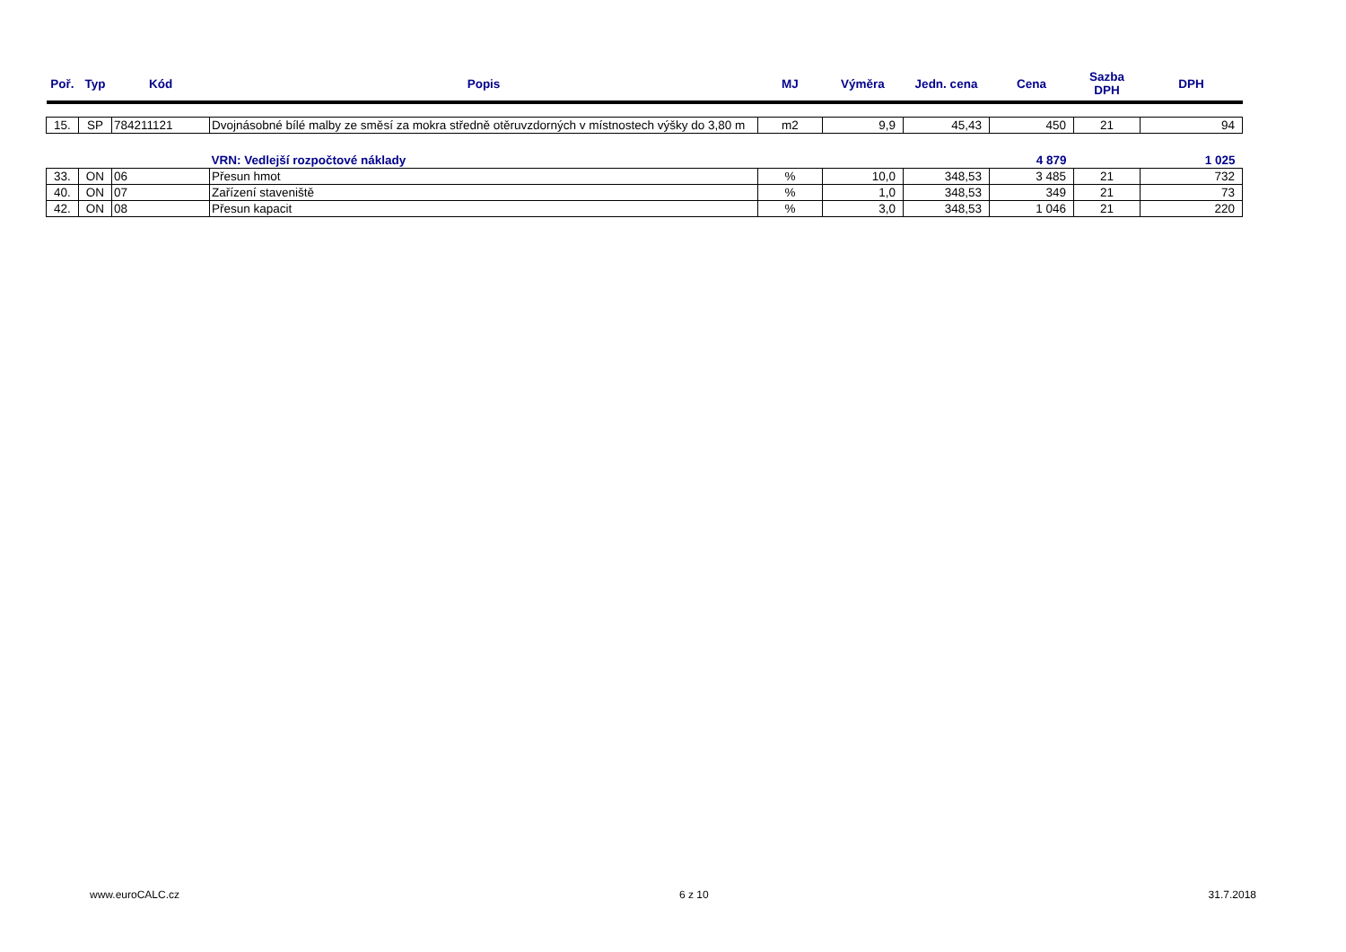| Poř. | Typ | Kód | Popis | MJ | Výměra | Jedn. cena | Cena | Sazba DPH | DPH |
| --- | --- | --- | --- | --- | --- | --- | --- | --- | --- |
| 15. | SP | 784211121 | Dvojnásobné bílé malby ze směsí za mokra středně otěruvzdorných v místnostech výšky do 3,80 m | m2 | 9,9 | 45,43 | 450 | 21 | 94 |
| | | | VRN: Vedlejší rozpočtové náklady | | | | 4 879 | | 1 025 |
| 33. | ON | 06 | Přesun hmot | % | 10,0 | 348,53 | 3 485 | 21 | 732 |
| 40. | ON | 07 | Zařízení staveniště | % | 1,0 | 348,53 | 349 | 21 | 73 |
| 42. | ON | 08 | Přesun kapacit | % | 3,0 | 348,53 | 1 046 | 21 | 220 |
www.euroCALC.cz 6 z 10 31.7.2018